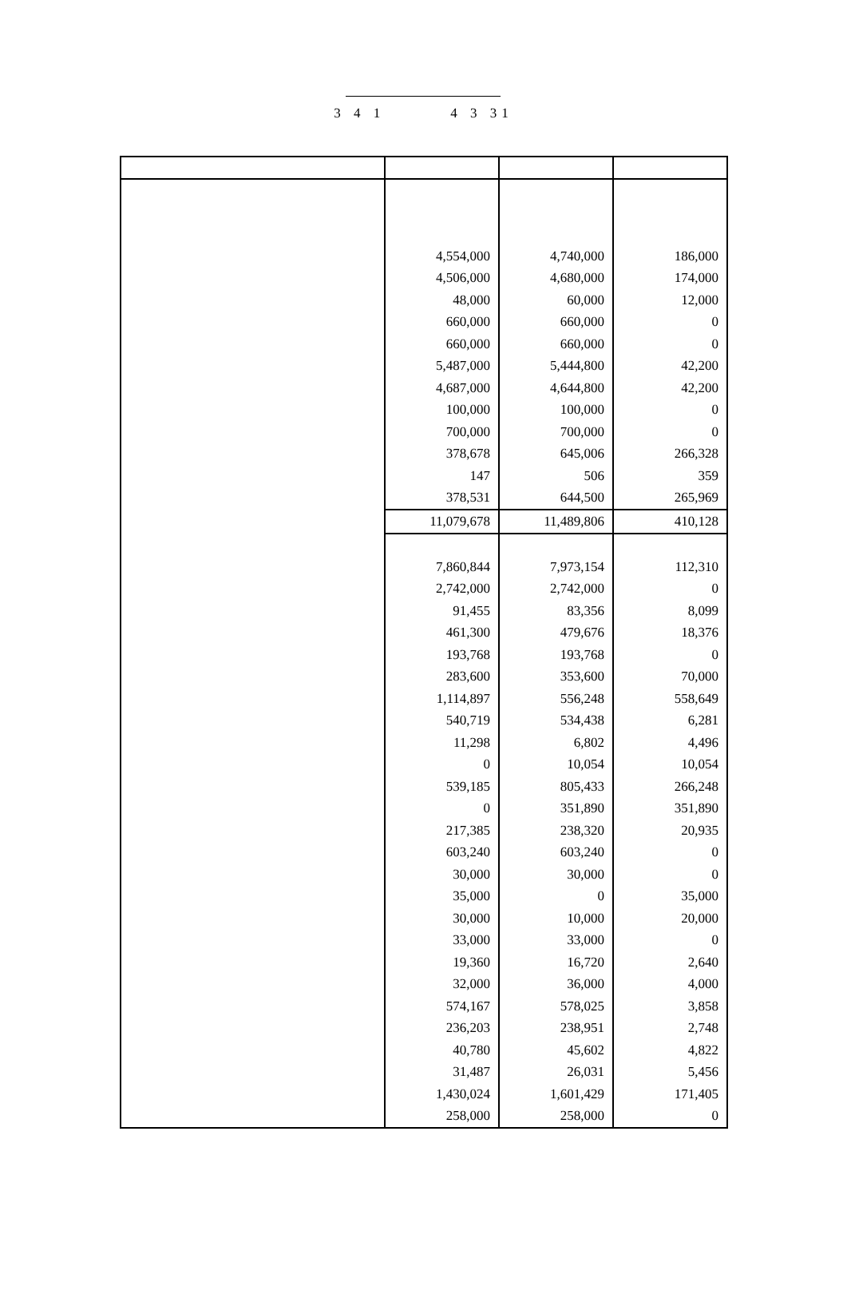3 4 1 4 3 31
| | 4,554,000 | 4,740,000 | 186,000 |
| | 4,506,000 | 4,680,000 | 174,000 |
| | 48,000 | 60,000 | 12,000 |
| | 660,000 | 660,000 | 0 |
| | 660,000 | 660,000 | 0 |
| | 5,487,000 | 5,444,800 | 42,200 |
| | 4,687,000 | 4,644,800 | 42,200 |
| | 100,000 | 100,000 | 0 |
| | 700,000 | 700,000 | 0 |
| | 378,678 | 645,006 | 266,328 |
| | 147 | 506 | 359 |
| | 378,531 | 644,500 | 265,969 |
| | 11,079,678 | 11,489,806 | 410,128 |
| | 7,860,844 | 7,973,154 | 112,310 |
| | 2,742,000 | 2,742,000 | 0 |
| | 91,455 | 83,356 | 8,099 |
| | 461,300 | 479,676 | 18,376 |
| | 193,768 | 193,768 | 0 |
| | 283,600 | 353,600 | 70,000 |
| | 1,114,897 | 556,248 | 558,649 |
| | 540,719 | 534,438 | 6,281 |
| | 11,298 | 6,802 | 4,496 |
| | 0 | 10,054 | 10,054 |
| | 539,185 | 805,433 | 266,248 |
| | 0 | 351,890 | 351,890 |
| | 217,385 | 238,320 | 20,935 |
| | 603,240 | 603,240 | 0 |
| | 30,000 | 30,000 | 0 |
| | 35,000 | 0 | 35,000 |
| | 30,000 | 10,000 | 20,000 |
| | 33,000 | 33,000 | 0 |
| | 19,360 | 16,720 | 2,640 |
| | 32,000 | 36,000 | 4,000 |
| | 574,167 | 578,025 | 3,858 |
| | 236,203 | 238,951 | 2,748 |
| | 40,780 | 45,602 | 4,822 |
| | 31,487 | 26,031 | 5,456 |
| | 1,430,024 | 1,601,429 | 171,405 |
| | 258,000 | 258,000 | 0 |